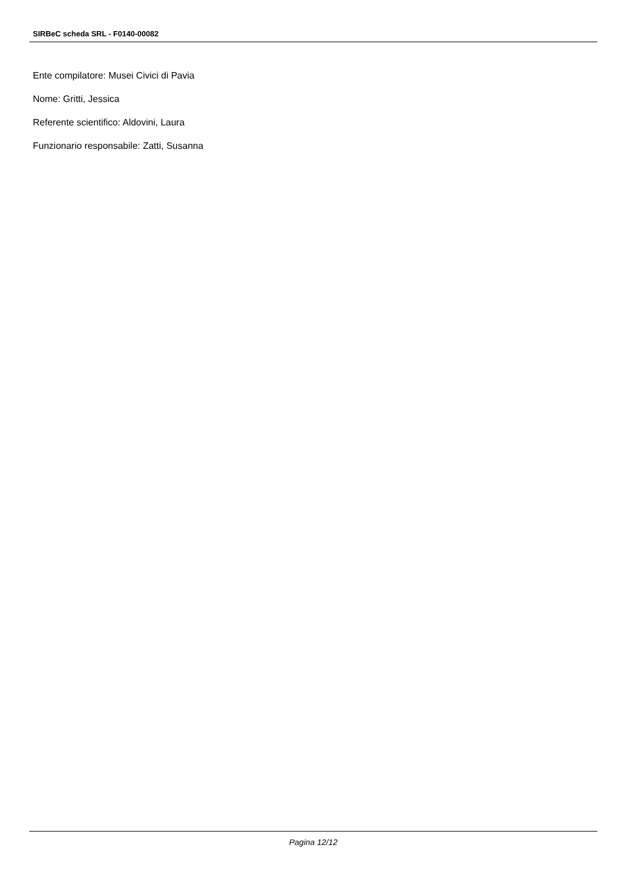SIRBeC scheda SRL - F0140-00082
Ente compilatore: Musei Civici di Pavia
Nome: Gritti, Jessica
Referente scientifico: Aldovini, Laura
Funzionario responsabile: Zatti, Susanna
Pagina 12/12